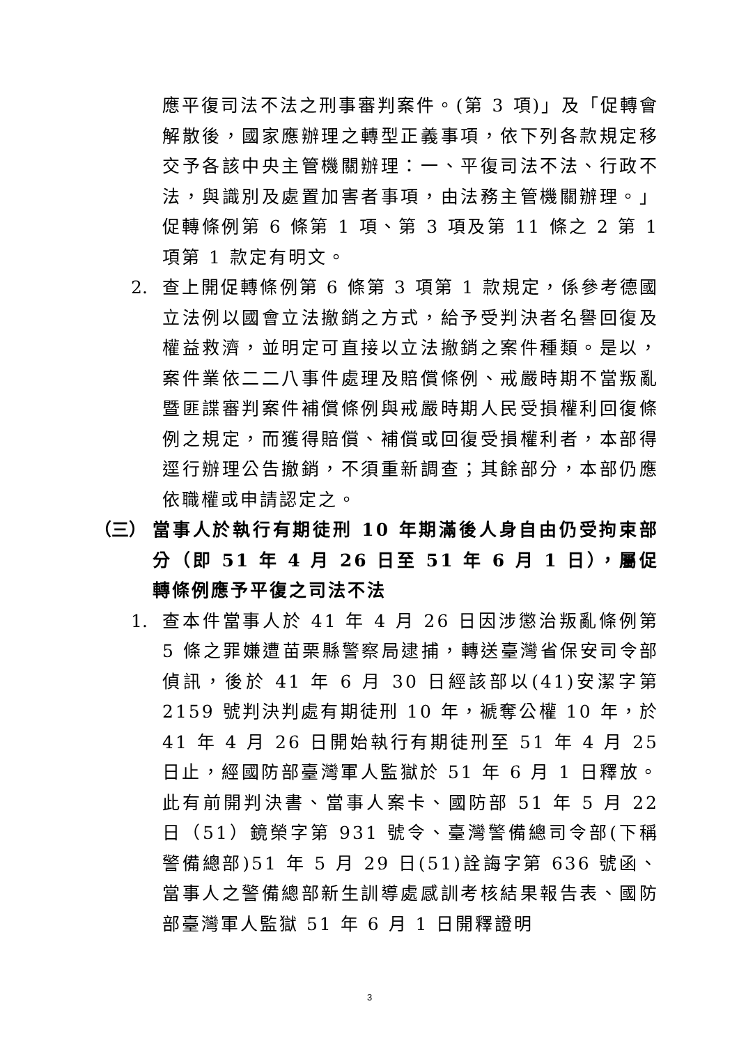應平復司法不法之刑事審判案件。(第 3 項)」及「促轉會解散後，國家應辦理之轉型正義事項，依下列各款規定移交予各該中央主管機關辦理：一、平復司法不法、行政不法，與識別及處置加害者事項，由法務主管機關辦理。」促轉條例第 6 條第 1 項、第 3 項及第 11 條之 2 第 1 項第 1 款定有明文。
2. 查上開促轉條例第 6 條第 3 項第 1 款規定，係參考德國立法例以國會立法撤銷之方式，給予受判決者名譽回復及權益救濟，並明定可直接以立法撤銷之案件種類。是以，案件業依二二八事件處理及賠償條例、戒嚴時期不當叛亂暨匪諜審判案件補償條例與戒嚴時期人民受損權利回復條例之規定，而獲得賠償、補償或回復受損權利者，本部得逕行辦理公告撤銷，不須重新調查；其餘部分，本部仍應依職權或申請認定之。
（三） 當事人於執行有期徒刑 10 年期滿後人身自由仍受拘束部分（即 51 年 4 月 26 日至 51 年 6 月 1 日），屬促轉條例應予平復之司法不法
1. 查本件當事人於 41 年 4 月 26 日因涉懲治叛亂條例第 5 條之罪嫌遭苗栗縣警察局逮捕，轉送臺灣省保安司令部偵訊，後於 41 年 6 月 30 日經該部以(41)安潔字第 2159 號判決判處有期徒刑 10 年，褫奪公權 10 年，於 41 年 4 月 26 日開始執行有期徒刑至 51 年 4 月 25 日止，經國防部臺灣軍人監獄於 51 年 6 月 1 日釋放。此有前開判決書、當事人案卡、國防部 51 年 5 月 22 日（51）鏡榮字第 931 號令、臺灣警備總司令部(下稱警備總部)51 年 5 月 29 日(51)詮誨字第 636 號函、當事人之警備總部新生訓導處感訓考核結果報告表、國防部臺灣軍人監獄 51 年 6 月 1 日開釋證明
3